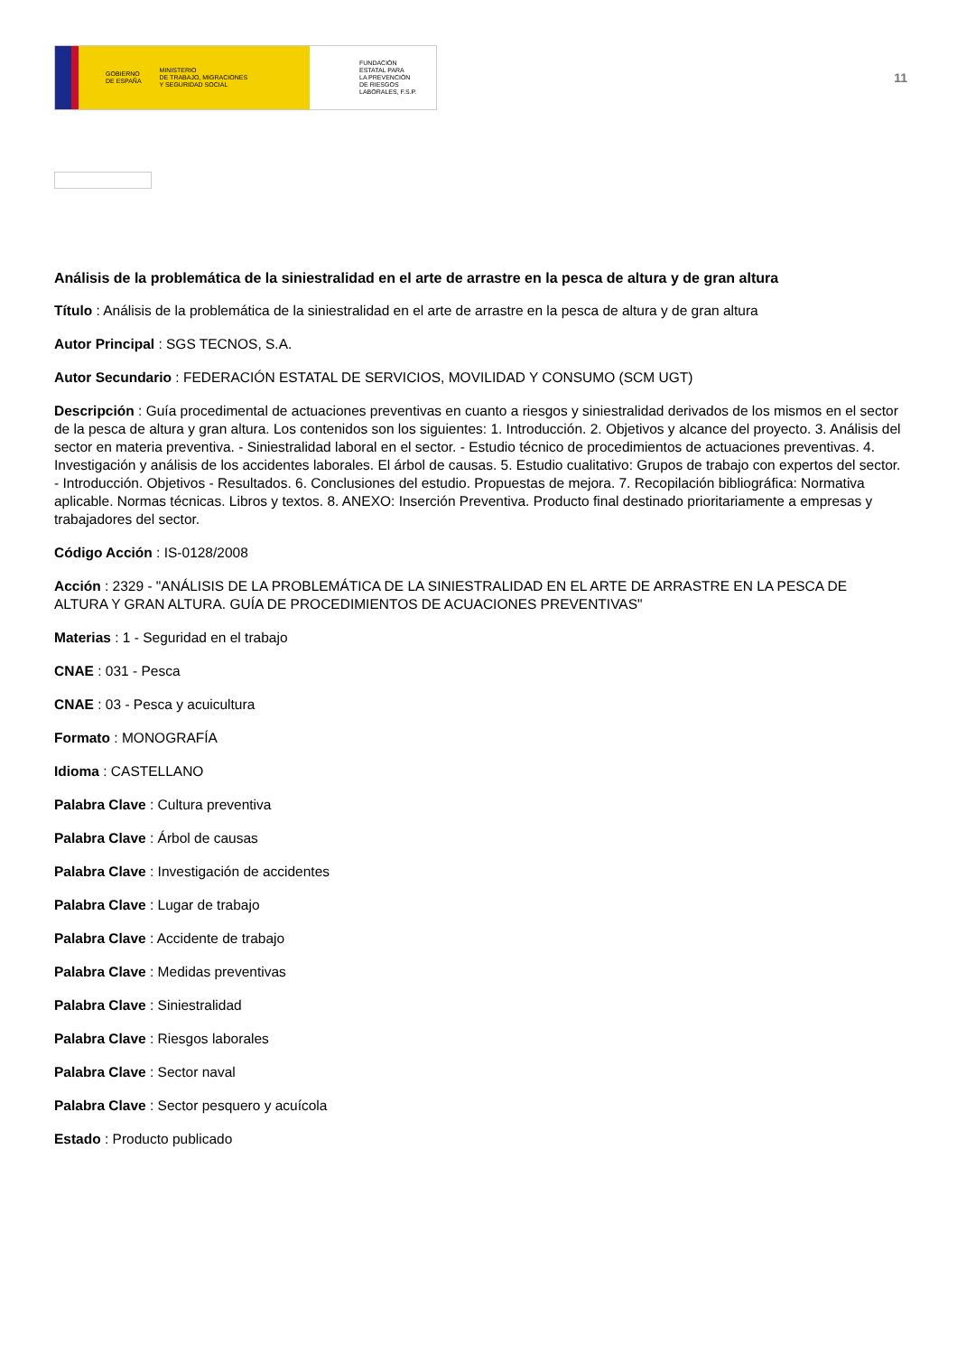GOBIERNO
DE ESPAÑA MINISTERIO
DE TRABAJO, MIGRACIONES
Y SEGURIDAD SOCIAL
FUNDACIÓN
ESTATAL PARA
LA PREVENCIÓN
DE RIESGOS
LABORALES, F.S.P.
11
Análisis de la problemática de la siniestralidad en el arte de arrastre en la pesca de altura y de gran altura
Título : Análisis de la problemática de la siniestralidad en el arte de arrastre en la pesca de altura y de gran altura
Autor Principal : SGS TECNOS, S.A.
Autor Secundario : FEDERACIÓN ESTATAL DE SERVICIOS, MOVILIDAD Y CONSUMO (SCM UGT)
Descripción : Guía procedimental de actuaciones preventivas en cuanto a riesgos y siniestralidad derivados de los mismos en el sector de la pesca de altura y gran altura. Los contenidos son los siguientes: 1. Introducción. 2. Objetivos y alcance del proyecto. 3. Análisis del sector en materia preventiva. - Siniestralidad laboral en el sector. - Estudio técnico de procedimientos de actuaciones preventivas. 4. Investigación y análisis de los accidentes laborales. El árbol de causas. 5. Estudio cualitativo: Grupos de trabajo con expertos del sector. - Introducción. Objetivos - Resultados. 6. Conclusiones del estudio. Propuestas de mejora. 7. Recopilación bibliográfica: Normativa aplicable. Normas técnicas. Libros y textos. 8. ANEXO: Inserción Preventiva. Producto final destinado prioritariamente a empresas y trabajadores del sector.
Código Acción : IS-0128/2008
Acción : 2329 - "ANÁLISIS DE LA PROBLEMÁTICA DE LA SINIESTRALIDAD EN EL ARTE DE ARRASTRE EN LA PESCA DE ALTURA Y GRAN ALTURA. GUÍA DE PROCEDIMIENTOS DE ACUACIONES PREVENTIVAS"
Materias : 1 - Seguridad en el trabajo
CNAE : 031 - Pesca
CNAE : 03 - Pesca y acuicultura
Formato : MONOGRAFÍA
Idioma : CASTELLANO
Palabra Clave : Cultura preventiva
Palabra Clave : Árbol de causas
Palabra Clave : Investigación de accidentes
Palabra Clave : Lugar de trabajo
Palabra Clave : Accidente de trabajo
Palabra Clave : Medidas preventivas
Palabra Clave : Siniestralidad
Palabra Clave : Riesgos laborales
Palabra Clave : Sector naval
Palabra Clave : Sector pesquero y acuícola
Estado : Producto publicado